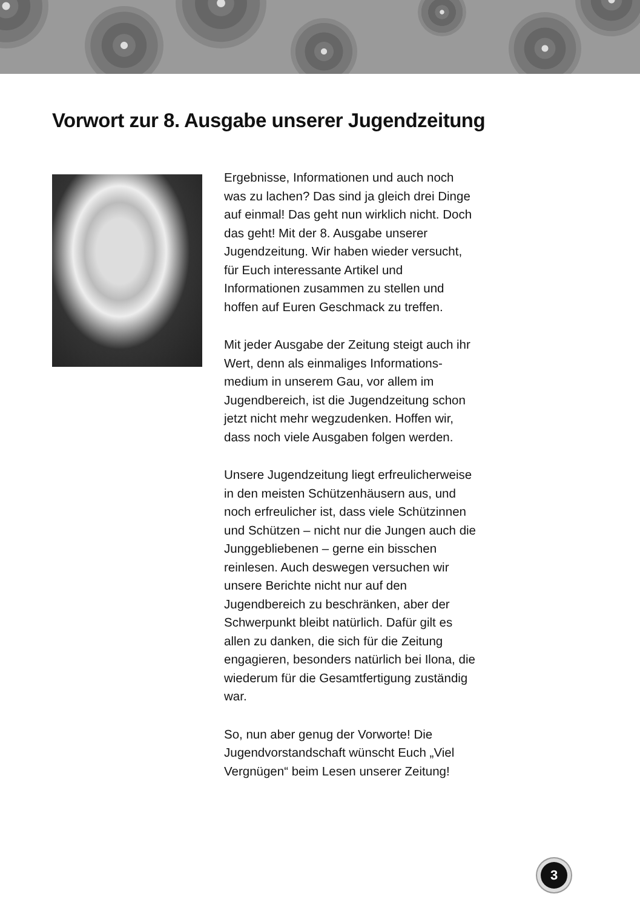Vorwort zur 8. Ausgabe unserer Jugendzeitung
Ergebnisse, Informationen und auch noch was zu lachen? Das sind ja gleich drei Dinge auf einmal! Das geht nun wirklich nicht. Doch das geht! Mit der 8. Ausgabe unserer Jugendzeitung. Wir haben wieder versucht, für Euch interessante Artikel und Informationen zusammen zu stellen und hoffen auf Euren Geschmack zu treffen.
Mit jeder Ausgabe der Zeitung steigt auch ihr Wert, denn als einmaliges Informations­medium in unserem Gau, vor allem im Jugendbereich, ist die Jugendzeitung schon jetzt nicht mehr wegzudenken. Hoffen wir, dass noch viele Ausgaben folgen werden.
Unsere Jugendzeitung liegt erfreulicher­weise in den meisten Schützenhäusern aus, und noch erfreulicher ist, dass viele Schützinnen und Schützen – nicht nur die Jungen auch die Junggebliebenen – gerne ein bisschen reinlesen. Auch deswegen versuchen wir unsere Berichte nicht nur auf den Jugendbereich zu beschränken, aber der Schwerpunkt bleibt natürlich. Dafür gilt es allen zu danken, die sich für die Zeitung engagieren, besonders natür­lich bei Ilona, die wiederum für die Gesamtfertigung zuständig war.
So, nun aber genug der Vorworte! Die Jugendvorstandschaft wünscht Euch „Viel Vergnügen“ beim Lesen unserer Zeitung!
3